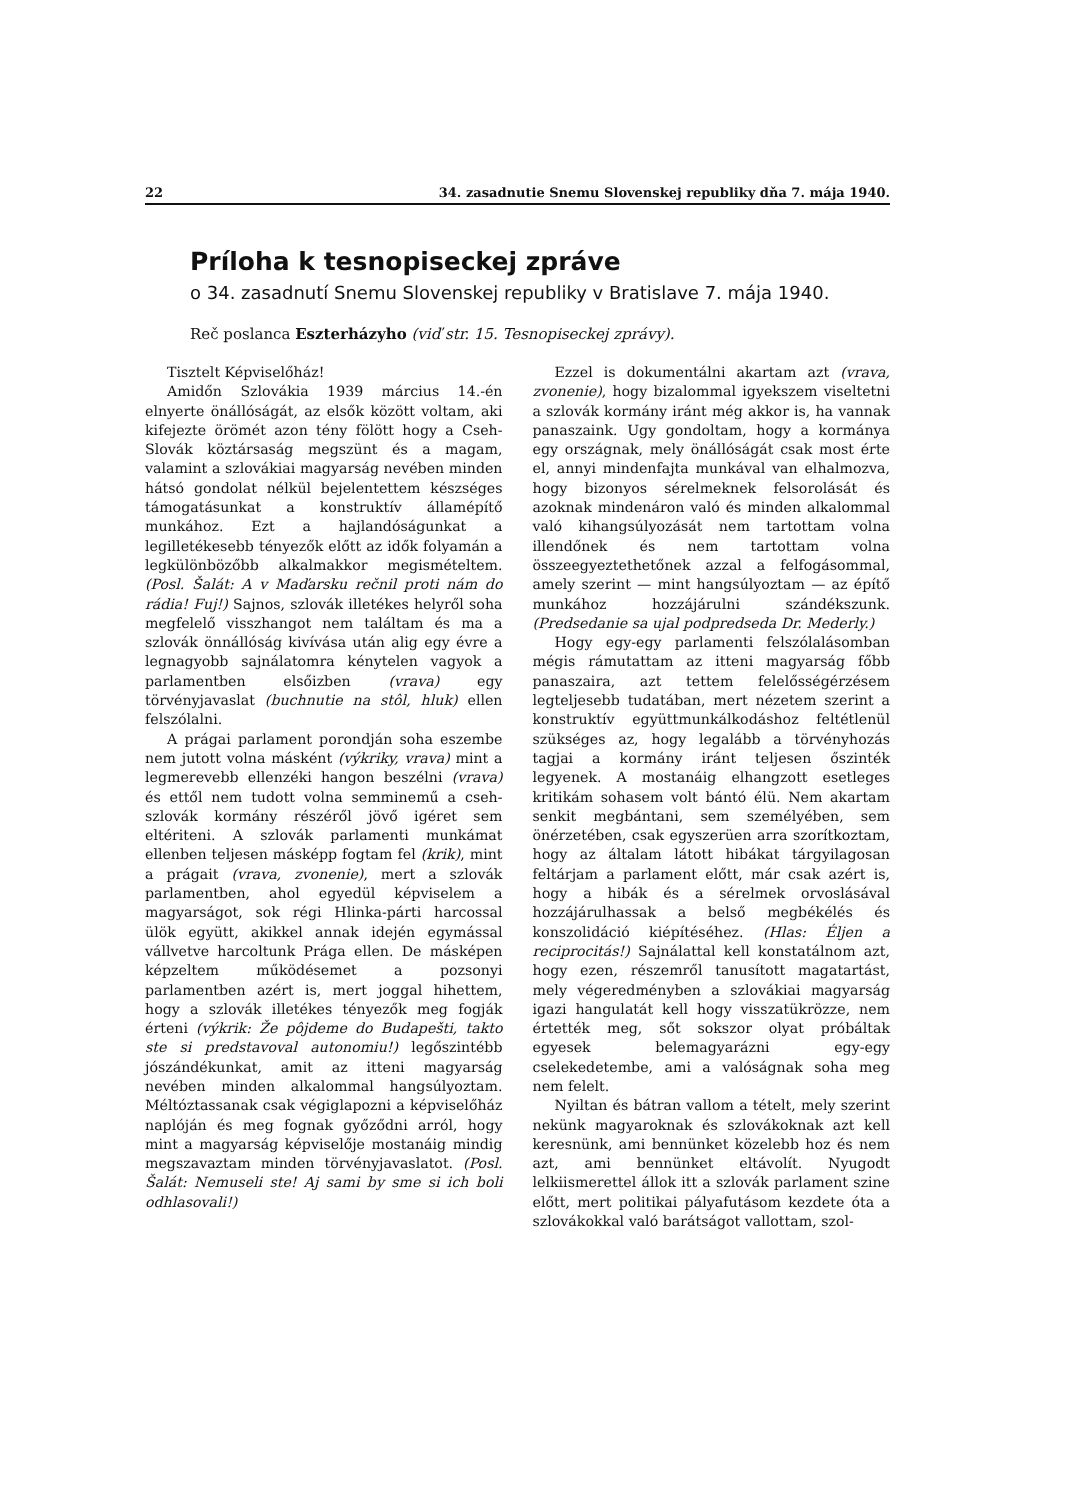22 34. zasadnutie Snemu Slovenskej republiky dňa 7. mája 1940.
Príloha k tesnopiseckej zpráve
o 34. zasadnutí Snemu Slovenskej republiky v Bratislave 7. mája 1940.
Reč poslanca Eszterházyho (viď str. 15. Tesnopiseckej zprávy).
Tisztelt Képviselőház!
Amidőn Szlovákia 1939 március 14.-én elnyerte önállóságát, az elsők között voltam, aki kifejezte örömét azon tény fölött hogy a Cseh-Slovák köztársaság megszünt és a magam, valamint a szlovákiai magyarság nevében minden hátsó gondolat nélkül bejelentettem készséges támogatásunkat a konstruktív államépítő munkához. Ezt a hajlandóságunkat a legilletékesebb tényezők előtt az idők folyamán a legkülönbözőbb alkalmakkor megismételtem. (Posl. Šalát: A v Maďarsku rečnil proti nám do rádia! Fuj!) Sajnos, szlovák illetékes helyről soha megfelelő visszhangot nem találtam és ma a szlovák önnállóság kivívása után alig egy évre a legnagyobb sajnálatomra kénytelen vagyok a parlamentben elsőizben (vrava) egy törvényjavaslat (buchnutie na stôl, hluk) ellen felszólalni.
A prágai parlament porondján soha eszembe nem jutott volna másként (výkriky, vrava) mint a legmerevebb ellenzéki hangon beszélni (vrava) és ettől nem tudott volna semminemű a cseh-szlovák kormány részéről jövő igéret sem eltériteni. A szlovák parlamenti munkámat ellenben teljesen másképp fogtam fel (krik), mint a prágait (vrava, zvonenie), mert a szlovák parlamentben, ahol egyedül képviselem a magyarságot, sok régi Hlinka-párti harcossal ülök együtt, akikkel annak idején egymással vállvetve harcoltunk Prága ellen. De másképen képzeltem működésemet a pozsonyi parlamentben azért is, mert joggal hihettem, hogy a szlovák illetékes tényezők meg fogják érteni (výkrik: Že pôjdeme do Budapešti, takto ste si predstavoval autonomiu!) legőszintébb jószándékunkat, amit az itteni magyarság nevében minden alkalommal hangsúlyoztam. Méltóztassanak csak végiglapozni a képviselőház naplóján és meg fognak győződni arról, hogy mint a magyarság képviselője mostanáig mindig megszavaztam minden törvényjavaslatot. (Posl. Šalát: Nemuseli ste! Aj sami by sme si ich boli odhlasovali!)
Ezzel is dokumentálni akartam azt (vrava, zvonenie), hogy bizalommal igyekszem viseltetni a szlovák kormány iránt még akkor is, ha vannak panaszaink. Ugy gondoltam, hogy a kormánya egy országnak, mely önállóságát csak most érte el, annyi mindenfajta munkával van elhalmozva, hogy bizonyos sérelmeknek felsorolását és azoknak mindenáron való és minden alkalommal való kihangsúlyozását nem tartottam volna illendőnek és nem tartottam volna összeegyeztethetőnek azzal a felfogásommal, amely szerint — mint hangsúlyoztam — az építő munkához hozzájárulni szándékszunk. (Predsedanie sa ujal podpredseda Dr. Mederly.)
Hogy egy-egy parlamenti felszólalásomban mégis rámutattam az itteni magyarság főbb panaszaira, azt tettem felelősségérzésem legteljesebb tudatában, mert nézetem szerint a konstruktív együttmunkálkodáshoz feltétlenül szükséges az, hogy legalább a törvényhozás tagjai a kormány iránt teljesen őszinték legyenek. A mostanáig elhangzott esetleges kritikám sohasem volt bántó élü. Nem akartam senkit megbántani, sem személyében, sem önérzetében, csak egyszerüen arra szorítkoztam, hogy az általam látott hibákat tárgyilagosan feltárjam a parlament előtt, már csak azért is, hogy a hibák és a sérelmek orvoslásával hozzájárulhassak a belső megbékélés és konszolidáció kiépítéséhez. (Hlas: Éljen a reciprocitás!) Sajnálattal kell konstatálnom azt, hogy ezen, részemről tanusított magatartást, mely végeredményben a szlovákiai magyarság igazi hangulatát kell hogy visszatükrözze, nem értették meg, sőt sokszor olyat próbáltak egyesek belemagyarázni egy-egy cselekedetembe, ami a valóságnak soha meg nem felelt.
Nyiltan és bátran vallom a tételt, mely szerint nekünk magyaroknak és szlovákoknak azt kell keresnünk, ami bennünket közelebb hoz és nem azt, ami bennünket eltávolít. Nyugodt lelkiismerettel állok itt a szlovák parlament szine előtt, mert politikai pályafutásom kezdete óta a szlovákokkal való barátságot vallottam, szol-